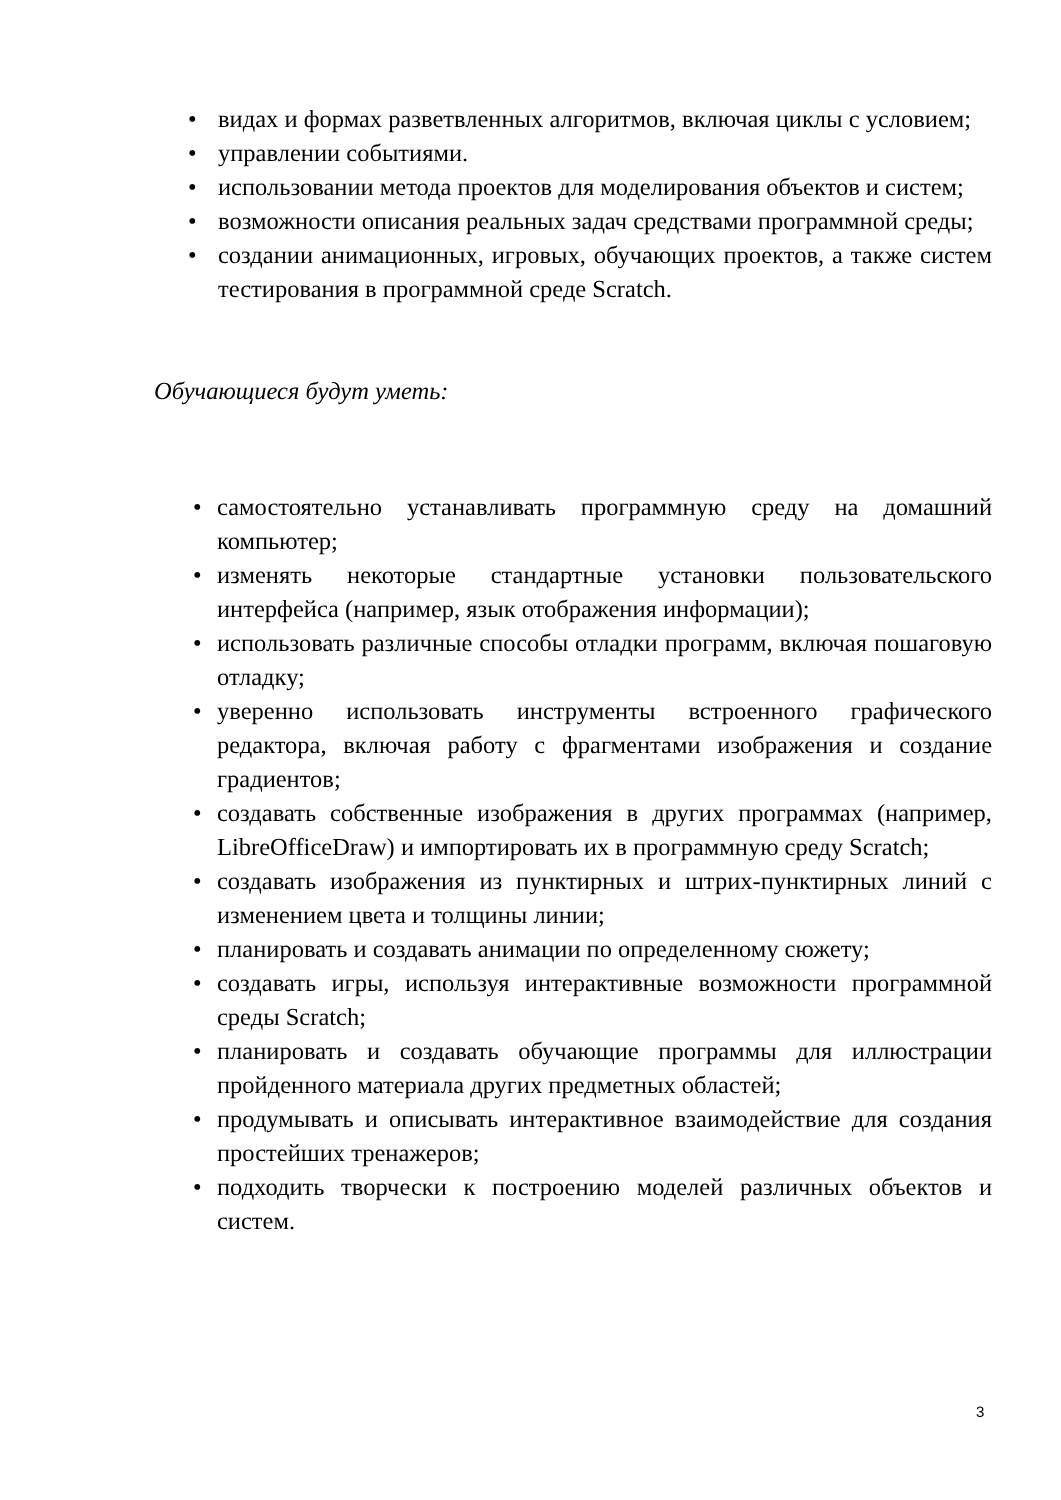• видах и формах разветвленных алгоритмов, включая циклы с условием;
• управлении событиями.
• использовании метода проектов для моделирования объектов и систем;
• возможности описания реальных задач средствами программной среды;
• создании анимационных, игровых, обучающих проектов, а также систем тестирования в программной среде Scratch.
Обучающиеся будут уметь:
• самостоятельно устанавливать программную среду на домашний компьютер;
• изменять некоторые стандартные установки пользовательского интерфейса (например, язык отображения информации);
• использовать различные способы отладки программ, включая пошаговую отладку;
• уверенно использовать инструменты встроенного графического редактора, включая работу с фрагментами изображения и создание градиентов;
• создавать собственные изображения в других программах (например, LibreOfficeDraw) и импортировать их в программную среду Scratch;
• создавать изображения из пунктирных и штрих-пунктирных линий с изменением цвета и толщины линии;
• планировать и создавать анимации по определенному сюжету;
• создавать игры, используя интерактивные возможности программной среды Scratch;
• планировать и создавать обучающие программы для иллюстрации пройденного материала других предметных областей;
• продумывать и описывать интерактивное взаимодействие для создания простейших тренажеров;
• подходить творчески к построению моделей различных объектов и систем.
3